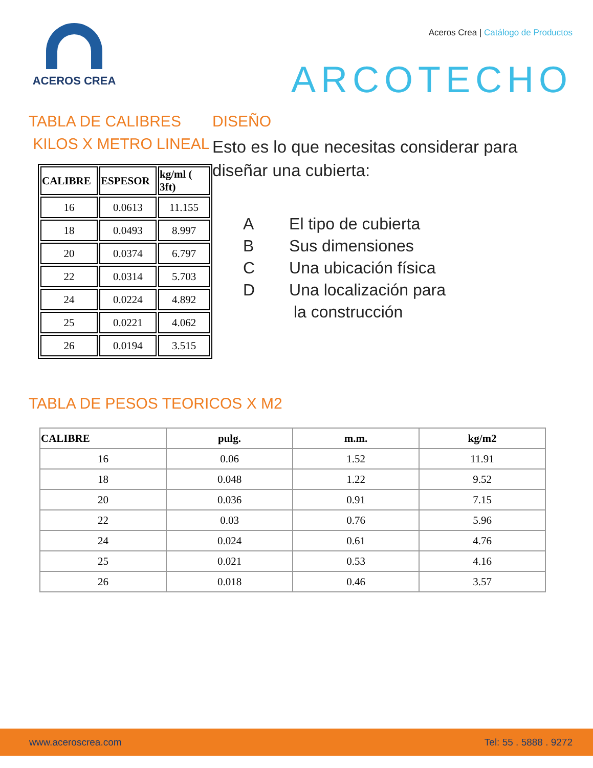ACEROS CREA
Aceros Crea | Catálogo de Productos
ARCOTECHO
TABLA DE CALIBRES
KILOS X METRO LINEAL
| CALIBRE | ESPESOR | kg/ml ( 3ft) |
| --- | --- | --- |
| 16 | 0.0613 | 11.155 |
| 18 | 0.0493 | 8.997 |
| 20 | 0.0374 | 6.797 |
| 22 | 0.0314 | 5.703 |
| 24 | 0.0224 | 4.892 |
| 25 | 0.0221 | 4.062 |
| 26 | 0.0194 | 3.515 |
DISEÑO
Esto es lo que necesitas considerar para diseñar una cubierta:
A El tipo de cubierta
B Sus dimensiones
C Una ubicación física
D Una localización para
la construcción
TABLA DE PESOS TEORICOS X M2
| CALIBRE | pulg. | m.m. | kg/m2 |
| --- | --- | --- | --- |
| 16 | 0.06 | 1.52 | 11.91 |
| 18 | 0.048 | 1.22 | 9.52 |
| 20 | 0.036 | 0.91 | 7.15 |
| 22 | 0.03 | 0.76 | 5.96 |
| 24 | 0.024 | 0.61 | 4.76 |
| 25 | 0.021 | 0.53 | 4.16 |
| 26 | 0.018 | 0.46 | 3.57 |
www.aceroscrea.com Tel: 55 . 5888 . 9272